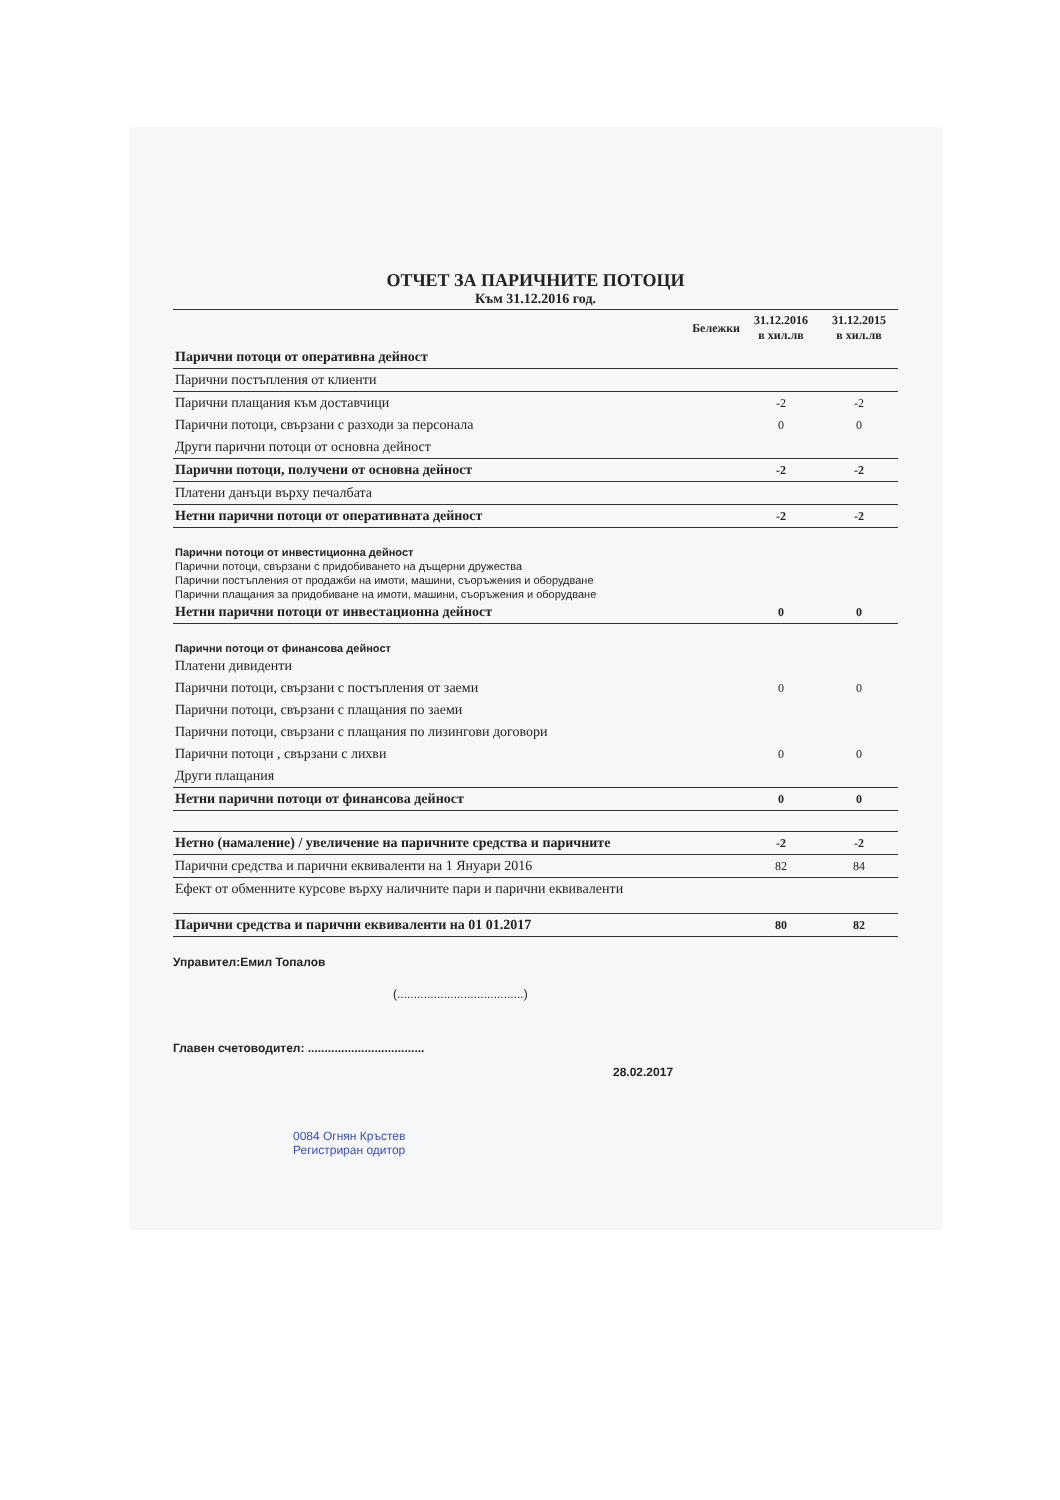ОТЧЕТ ЗА ПАРИЧНИТЕ ПОТОЦИ
Към 31.12.2016 год.
| Бележки | 31.12.2016 в хил.лв | 31.12.2015 в хил.лв |
| --- | --- | --- |
| Парични потоци от оперативна дейност | | |
| Парични постъпления от клиенти | | |
| Парични плащания към доставчици | -2 | -2 |
| Парични потоци, свързани с разходи за персонала | 0 | 0 |
| Други парични потоци от основна дейност | | |
| Парични потоци, получени от основна дейност | -2 | -2 |
| Платени данъци върху печалбата | | |
| Нетни парични потоци от оперативната дейност | -2 | -2 |
| Парични потоци от инвестиционна дейност | | |
| Парични потоци, свързани с придобиването на дъщерни дружества | | |
| Парични постъпления от продажби на имоти, машини, съоръжения и оборудване | | |
| Парични плащания за придобиване на имоти, машини, съоръжения и оборудване | | |
| Нетни парични потоци от инвестационна дейност | 0 | 0 |
| Парични потоци от финансова дейност | | |
| Платени дивиденти | | |
| Парични потоци, свързани с постъпления от заеми | 0 | 0 |
| Парични потоци, свързани с плащания по заеми | | |
| Парични потоци, свързани с плащания по лизингови договори | | |
| Парични потоци , свързани с лихви | 0 | 0 |
| Други плащания | | |
| Нетни парични потоци от финансова дейност | 0 | 0 |
| Нетно (намаление) / увеличение на паричните средства и паричните | -2 | -2 |
| Парични средства и парични еквиваленти на 1 Януари 2016 | 82 | 84 |
| Ефект от обменните курсове върху наличните пари и парични еквиваленти | | |
| Парични средства и парични еквиваленти на 01 01.2017 | 80 | 82 |
Управител:Емил Топалов
(......................................)
Главен счетоводител: ...................................
28.02.2017
0084 Огнян Кръстев
Регистриран одитор